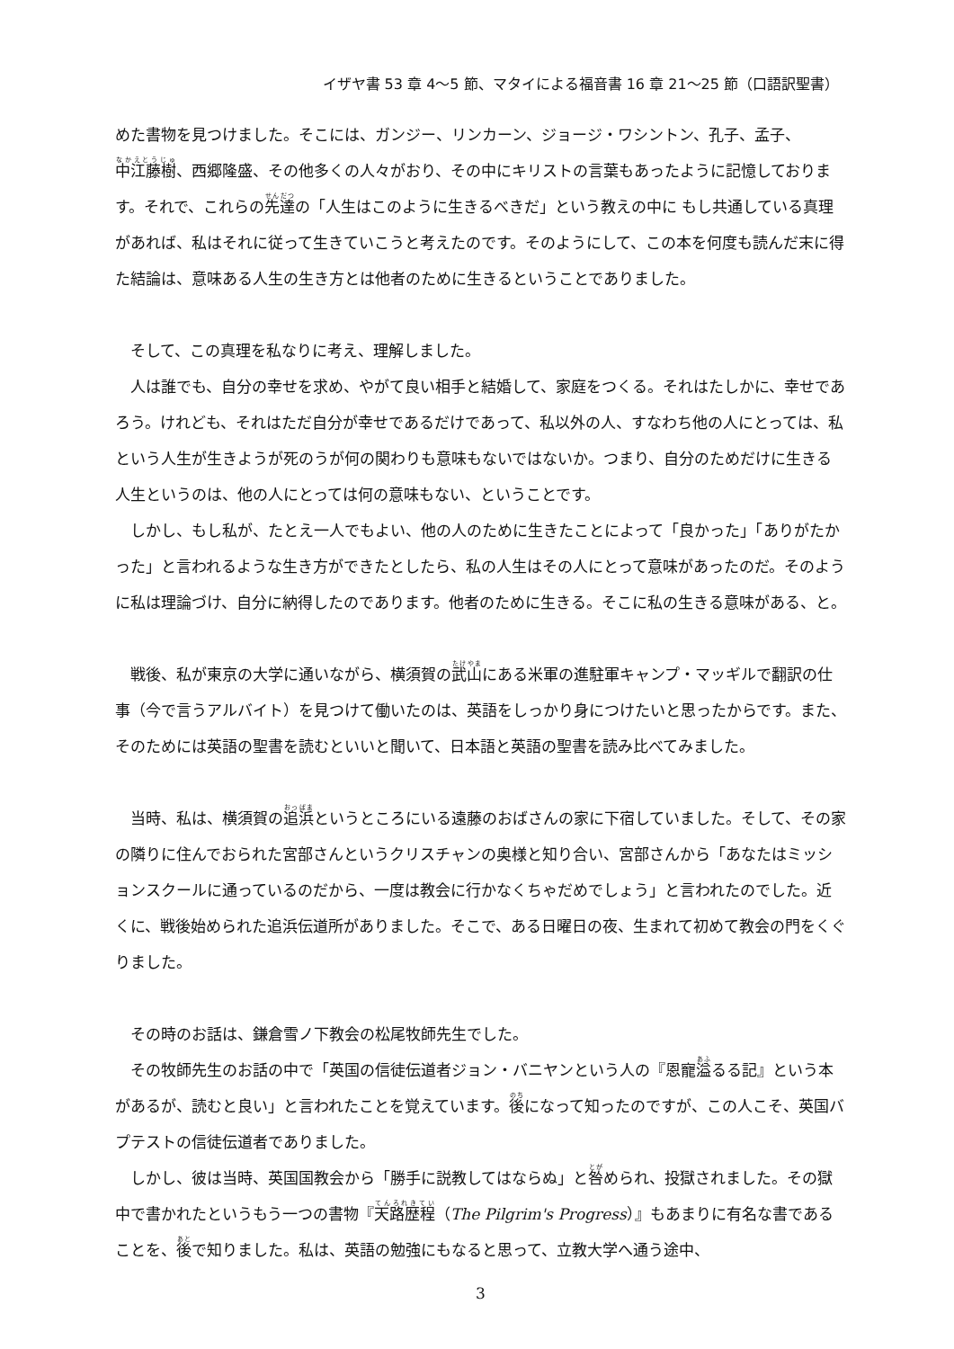イザヤ書 53 章 4～5 節、マタイによる福音書 16 章 21～25 節（口語訳聖書）
めた書物を見つけました。そこには、ガンジー、リンカーン、ジョージ・ワシントン、孔子、孟子、中江藤樹、西郷隆盛、その他多くの人々がおり、その中にキリストの言葉もあったように記憶しております。それで、これらの先達の「人生はこのように生きるべきだ」という教えの中に もし共通している真理があれば、私はそれに従って生きていこうと考えたのです。そのようにして、この本を何度も読んだ末に得た結論は、意味ある人生の生き方とは他者のために生きるということでありました。
そして、この真理を私なりに考え、理解しました。
人は誰でも、自分の幸せを求め、やがて良い相手と結婚して、家庭をつくる。それはたしかに、幸せであろう。けれども、それはただ自分が幸せであるだけであって、私以外の人、すなわち他の人にとっては、私という人生が生きようが死のうが何の関わりも意味もないではないか。つまり、自分のためだけに生きる人生というのは、他の人にとっては何の意味もない、ということです。
しかし、もし私が、たとえ一人でもよい、他の人のために生きたことによって「良かった」「ありがたかった」と言われるような生き方ができたとしたら、私の人生はその人にとって意味があったのだ。そのように私は理論づけ、自分に納得したのであります。他者のために生きる。そこに私の生きる意味がある、と。
戦後、私が東京の大学に通いながら、横須賀の武山にある米軍の進駐軍キャンプ・マッギルで翻訳の仕事（今で言うアルバイト）を見つけて働いたのは、英語をしっかり身につけたいと思ったからです。また、そのためには英語の聖書を読むといいと聞いて、日本語と英語の聖書を読み比べてみました。
当時、私は、横須賀の追浜というところにいる遠藤のおばさんの家に下宿していました。そして、その家の隣りに住んでおられた宮部さんというクリスチャンの奥様と知り合い、宮部さんから「あなたはミッションスクールに通っているのだから、一度は教会に行かなくちゃだめでしょう」と言われたのでした。近くに、戦後始められた追浜伝道所がありました。そこで、ある日曜日の夜、生まれて初めて教会の門をくぐりました。
その時のお話は、鎌倉雪ノ下教会の松尾牧師先生でした。
その牧師先生のお話の中で「英国の信徒伝道者ジョン・バニヤンという人の『恩寵溢るる記』という本があるが、読むと良い」と言われたことを覚えています。後になって知ったのですが、この人こそ、英国バプテストの信徒伝道者でありました。
しかし、彼は当時、英国国教会から「勝手に説教してはならぬ」と咎められ、投獄されました。その獄中で書かれたというもう一つの書物『天路歴程（The Pilgrim's Progress）』もあまりに有名な書であることを、後で知りました。私は、英語の勉強にもなると思って、立教大学へ通う途中、
3